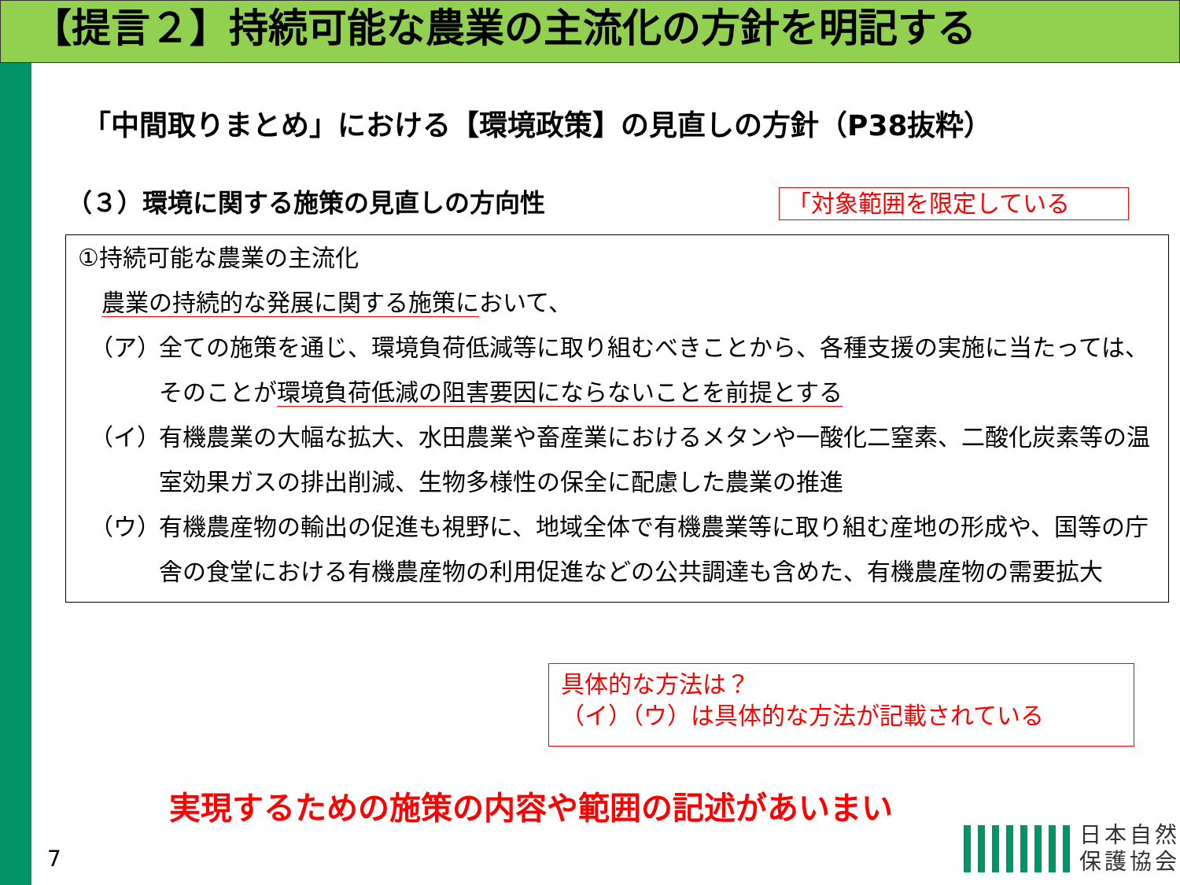【提言２】持続可能な農業の主流化の方針を明記する
「中間取りまとめ」における【環境政策】の見直しの方針（P38抜粋）
（３）環境に関する施策の見直しの方向性
「対象範囲を限定している
①持続可能な農業の主流化
農業の持続的な発展に関する施策において、
（ア） 全ての施策を通じ、環境負荷低減等に取り組むべきことから、各種支援の実施に当たっては、そのことが環境負荷低減の阻害要因にならないことを前提とする
（イ） 有機農業の大幅な拡大、水田農業や畜産業におけるメタンや一酸化二窒素、二酸化炭素等の温室効果ガスの排出削減、生物多様性の保全に配慮した農業の推進
（ウ） 有機農産物の輸出の促進も視野に、地域全体で有機農業等に取り組む産地の形成や、国等の庁舎の食堂における有機農産物の利用促進などの公共調達も含めた、有機農産物の需要拡大
具体的な方法は？
（イ）（ウ）は具体的な方法が記載されている
実現するための施策の内容や範囲の記述があいまい
7
日本自然
保護協会